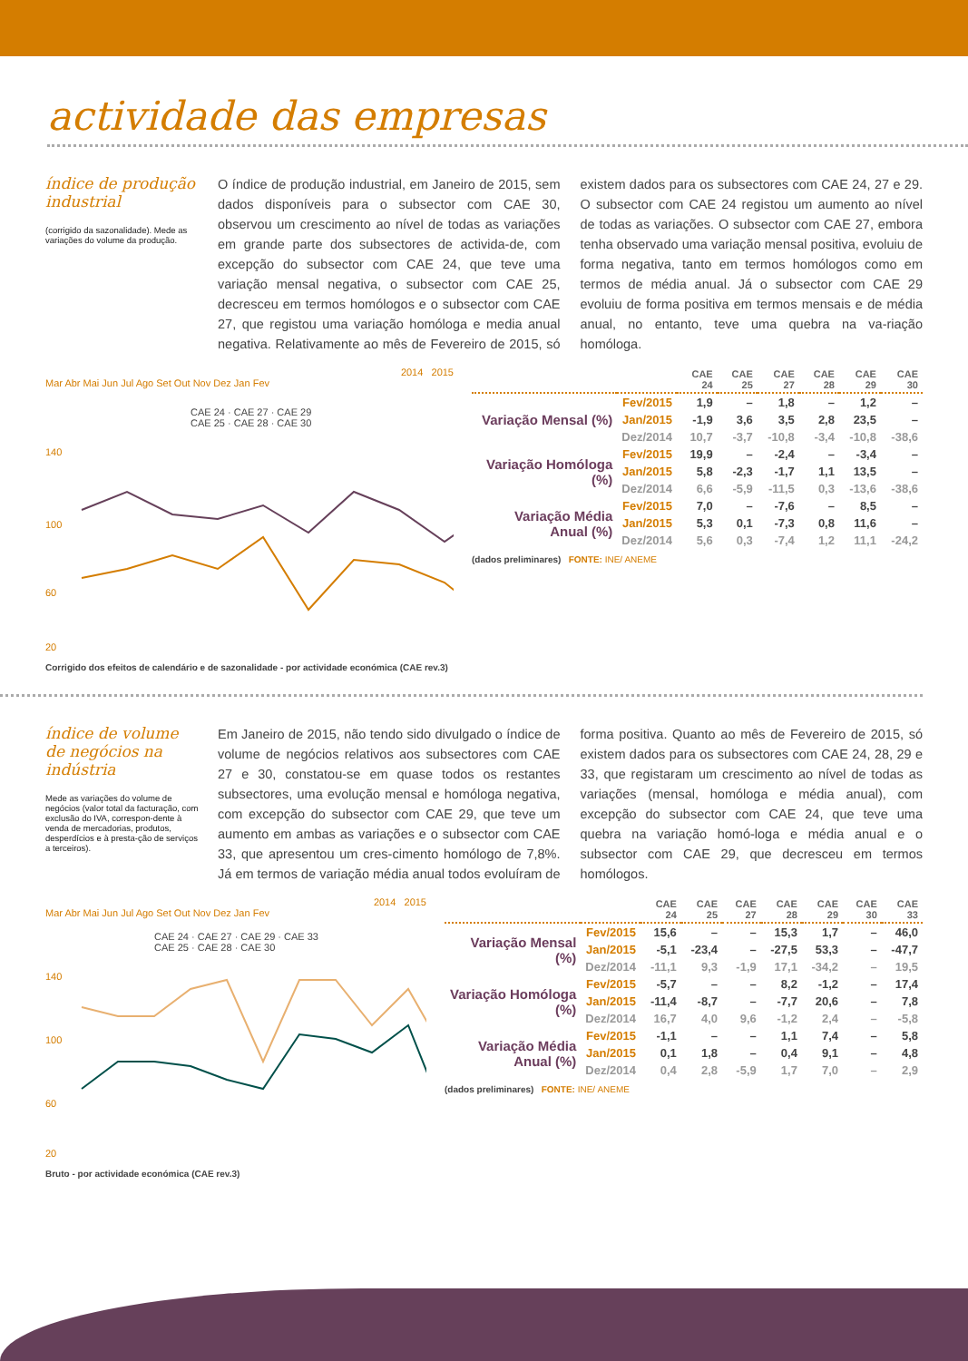actividade das empresas
índice de produção industrial
(corrigido da sazonalidade). Mede as variações do volume da produção.
O índice de produção industrial, em Janeiro de 2015, sem dados disponíveis para o subsector com CAE 30, observou um crescimento ao nível de todas as variações em grande parte dos subsectores de activida-de, com excepção do subsector com CAE 24, que teve uma variação mensal negativa, o subsector com CAE 25, decresceu em termos homólogos e o subsector com CAE 27, que registou uma variação homóloga e media anual negativa. Relativamente ao mês de Fevereiro de 2015, só existem dados para os subsectores com CAE 24, 27 e 29. O subsector com CAE 24 registou um aumento ao nível de todas as variações. O subsector com CAE 27, embora tenha observado uma variação mensal positiva, evoluiu de forma negativa, tanto em termos homólogos como em termos de média anual. Já o subsector com CAE 29 evoluiu de forma positiva em termos mensais e de média anual, no entanto, teve uma quebra na va-riação homóloga.
2014 2015
Mar Abr Mai Jun Jul Ago Set Out Nov Dez Jan Fev
CAE 24 · CAE 27 · CAE 29
CAE 25 · CAE 28 · CAE 30
140
100
60
20
Corrigido dos efeitos de calendário e de sazonalidade - por actividade económica (CAE rev.3)
| | | CAE 24 | CAE 25 | CAE 27 | CAE 28 | CAE 29 | CAE 30 |
| --- | --- | --- | --- | --- | --- | --- | --- |
| Variação Mensal (%) | Fev/2015 | 1,9 | – | 1,8 | – | 1,2 | – |
| | Jan/2015 | -1,9 | 3,6 | 3,5 | 2,8 | 23,5 | – |
| | Dez/2014 | 10,7 | -3,7 | -10,8 | -3,4 | -10,8 | -38,6 |
| Variação Homóloga (%) | Fev/2015 | 19,9 | – | -2,4 | – | -3,4 | – |
| | Jan/2015 | 5,8 | -2,3 | -1,7 | 1,1 | 13,5 | – |
| | Dez/2014 | 6,6 | -5,9 | -11,5 | 0,3 | -13,6 | -38,6 |
| Variação Média Anual (%) | Fev/2015 | 7,0 | – | -7,6 | – | 8,5 | – |
| | Jan/2015 | 5,3 | 0,1 | -7,3 | 0,8 | 11,6 | – |
| | Dez/2014 | 5,6 | 0,3 | -7,4 | 1,2 | 11,1 | -24,2 |
(dados preliminares) FONTE: INE/ ANEME
índice de volume de negócios na indústria
Mede as variações do volume de negócios (valor total da facturação, com exclusão do IVA, correspon-dente à venda de mercadorias, produtos, desperdícios e à presta-ção de serviços a terceiros).
Em Janeiro de 2015, não tendo sido divulgado o índice de volume de negócios relativos aos subsectores com CAE 27 e 30, constatou-se em quase todos os restantes subsectores, uma evolução mensal e homóloga negativa, com excepção do subsector com CAE 29, que teve um aumento em ambas as variações e o subsector com CAE 33, que apresentou um cres-cimento homólogo de 7,8%. Já em termos de variação média anual todos evoluíram de forma positiva. Quanto ao mês de Fevereiro de 2015, só existem dados para os subsectores com CAE 24, 28, 29 e 33, que registaram um crescimento ao nível de todas as variações (mensal, homóloga e média anual), com excepção do subsector com CAE 24, que teve uma quebra na variação homó-loga e média anual e o subsector com CAE 29, que decresceu em termos homólogos.
2014 2015
Mar Abr Mai Jun Jul Ago Set Out Nov Dez Jan Fev
CAE 24 · CAE 27 · CAE 29 · CAE 33
CAE 25 · CAE 28 · CAE 30
140
100
60
20
Bruto - por actividade económica (CAE rev.3)
| | | CAE 24 | CAE 25 | CAE 27 | CAE 28 | CAE 29 | CAE 30 | CAE 33 |
| --- | --- | --- | --- | --- | --- | --- | --- | --- |
| Variação Mensal (%) | Fev/2015 | 15,6 | – | – | 15,3 | 1,7 | – | 46,0 |
| | Jan/2015 | -5,1 | -23,4 | – | -27,5 | 53,3 | – | -47,7 |
| | Dez/2014 | -11,1 | 9,3 | -1,9 | 17,1 | -34,2 | – | 19,5 |
| Variação Homóloga (%) | Fev/2015 | -5,7 | – | – | 8,2 | -1,2 | – | 17,4 |
| | Jan/2015 | -11,4 | -8,7 | – | -7,7 | 20,6 | – | 7,8 |
| | Dez/2014 | 16,7 | 4,0 | 9,6 | -1,2 | 2,4 | – | -5,8 |
| Variação Média Anual (%) | Fev/2015 | -1,1 | – | – | 1,1 | 7,4 | – | 5,8 |
| | Jan/2015 | 0,1 | 1,8 | – | 0,4 | 9,1 | – | 4,8 |
| | Dez/2014 | 0,4 | 2,8 | -5,9 | 1,7 | 7,0 | – | 2,9 |
(dados preliminares) FONTE: INE/ ANEME